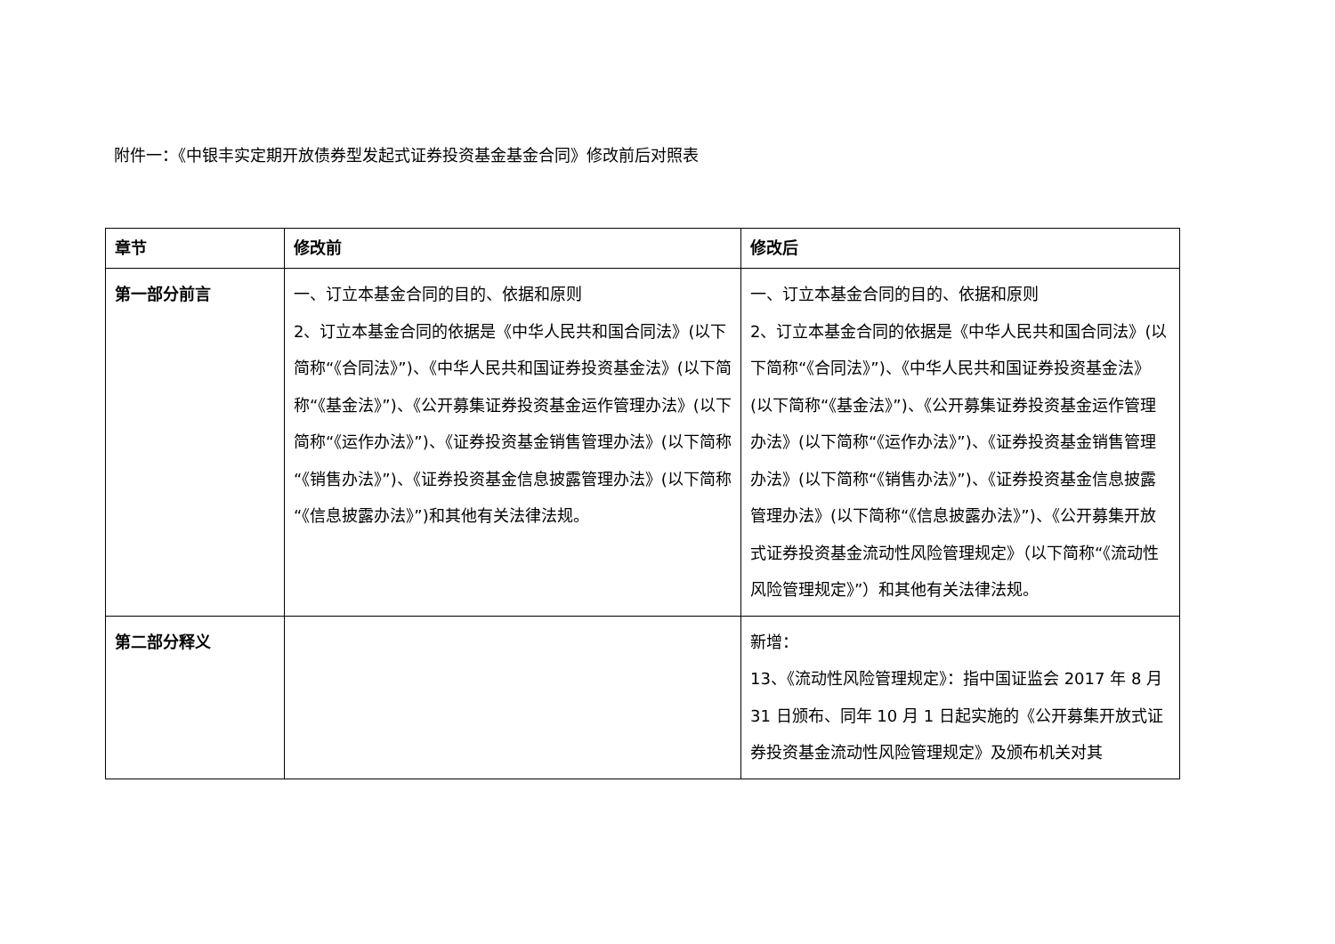附件一：《中银丰实定期开放债券型发起式证券投资基金基金合同》修改前后对照表
| 章节 | 修改前 | 修改后 |
| --- | --- | --- |
| 第一部分前言 | 一、订立本基金合同的目的、依据和原则 2、订立本基金合同的依据是《中华人民共和国合同法》(以下简称“《合同法》”)、《中华人民共和国证券投资基金法》(以下简称“《基金法》”)、《公开募集证券投资基金运作管理办法》(以下简称“《运作办法》”)、《证券投资基金销售管理办法》(以下简称“《销售办法》”)、《证券投资基金信息披露管理办法》(以下简称“《信息披露办法》”)和其他有关法律法规。 | 一、订立本基金合同的目的、依据和原则 2、订立本基金合同的依据是《中华人民共和国合同法》(以下简称“《合同法》”)、《中华人民共和国证券投资基金法》(以下简称“《基金法》”)、《公开募集证券投资基金运作管理办法》(以下简称“《运作办法》”)、《证券投资基金销售管理办法》(以下简称“《销售办法》”)、《证券投资基金信息披露管理办法》(以下简称“《信息披露办法》”)、《公开募集开放式证券投资基金流动性风险管理规定》（以下简称“《流动性风险管理规定》”）和其他有关法律法规。 |
| 第二部分释义 | | 新增： 13、《流动性风险管理规定》：指中国证监会 2017 年 8 月 31 日颁布、同年 10 月 1 日起实施的《公开募集开放式证券投资基金流动性风险管理规定》及颁布机关对其 |